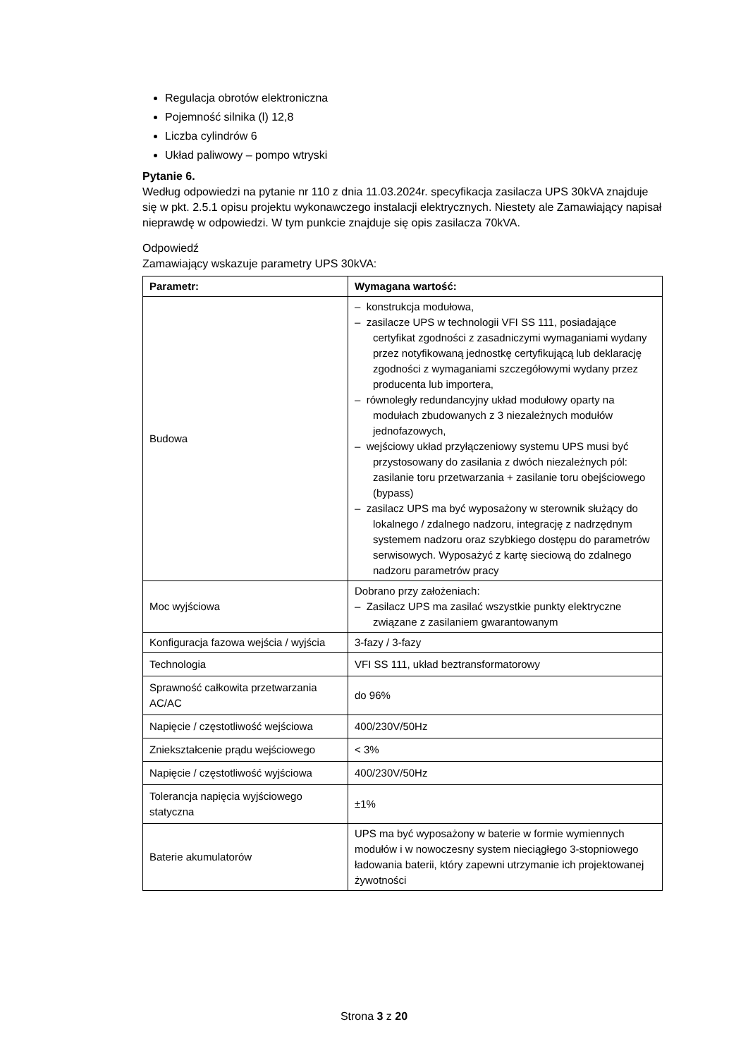Regulacja obrotów elektroniczna
Pojemność silnika (l) 12,8
Liczba cylindrów 6
Układ paliwowy – pompo wtryski
Pytanie 6.
Według odpowiedzi na pytanie nr 110 z dnia 11.03.2024r. specyfikacja zasilacza UPS 30kVA znajduje się w pkt. 2.5.1 opisu projektu wykonawczego instalacji elektrycznych. Niestety ale Zamawiający napisał nieprawdę w odpowiedzi. W tym punkcie znajduje się opis zasilacza 70kVA.
Odpowiedź
Zamawiający wskazuje parametry UPS 30kVA:
| Parametr: | Wymagana wartość: |
| --- | --- |
| Budowa | – konstrukcja modułowa, – zasilacze UPS w technologii VFI SS 111, posiadające certyfikat zgodności z zasadniczymi wymaganiami wydany przez notyfikowaną jednostkę certyfikującą lub deklarację zgodności z wymaganiami szczegółowymi wydany przez producenta lub importera, – równoległy redundancyjny układ modułowy oparty na modułach zbudowanych z 3 niezależnych modułów jednofazowych, – wejściowy układ przyłączeniowy systemu UPS musi być przystosowany do zasilania z dwóch niezależnych pól: zasilanie toru przetwarzania + zasilanie toru obejściowego (bypass) – zasilacz UPS ma być wyposażony w sterownik służący do lokalnego / zdalnego nadzoru, integrację z nadrzędnym systemem nadzoru oraz szybkiego dostępu do parametrów serwisowych. Wyposażyć z kartę sieciową do zdalnego nadzoru parametrów pracy |
| Moc wyjściowa | Dobrano przy założeniach: – Zasilacz UPS ma zasilać wszystkie punkty elektryczne związane z zasilaniem gwarantowanym |
| Konfiguracja fazowa wejścia / wyjścia | 3-fazy / 3-fazy |
| Technologia | VFI SS 111, układ beztransformatorowy |
| Sprawność całkowita przetwarzania AC/AC | do 96% |
| Napięcie / częstotliwość wejściowa | 400/230V/50Hz |
| Zniekształcenie prądu wejściowego | < 3% |
| Napięcie / częstotliwość wyjściowa | 400/230V/50Hz |
| Tolerancja napięcia wyjściowego statyczna | ±1% |
| Baterie akumulatorów | UPS ma być wyposażony w baterie w formie wymiennych modułów i w nowoczesny system nieciągłego 3-stopniowego ładowania baterii, który zapewni utrzymanie ich projektowanej żywotności |
Strona 3 z 20